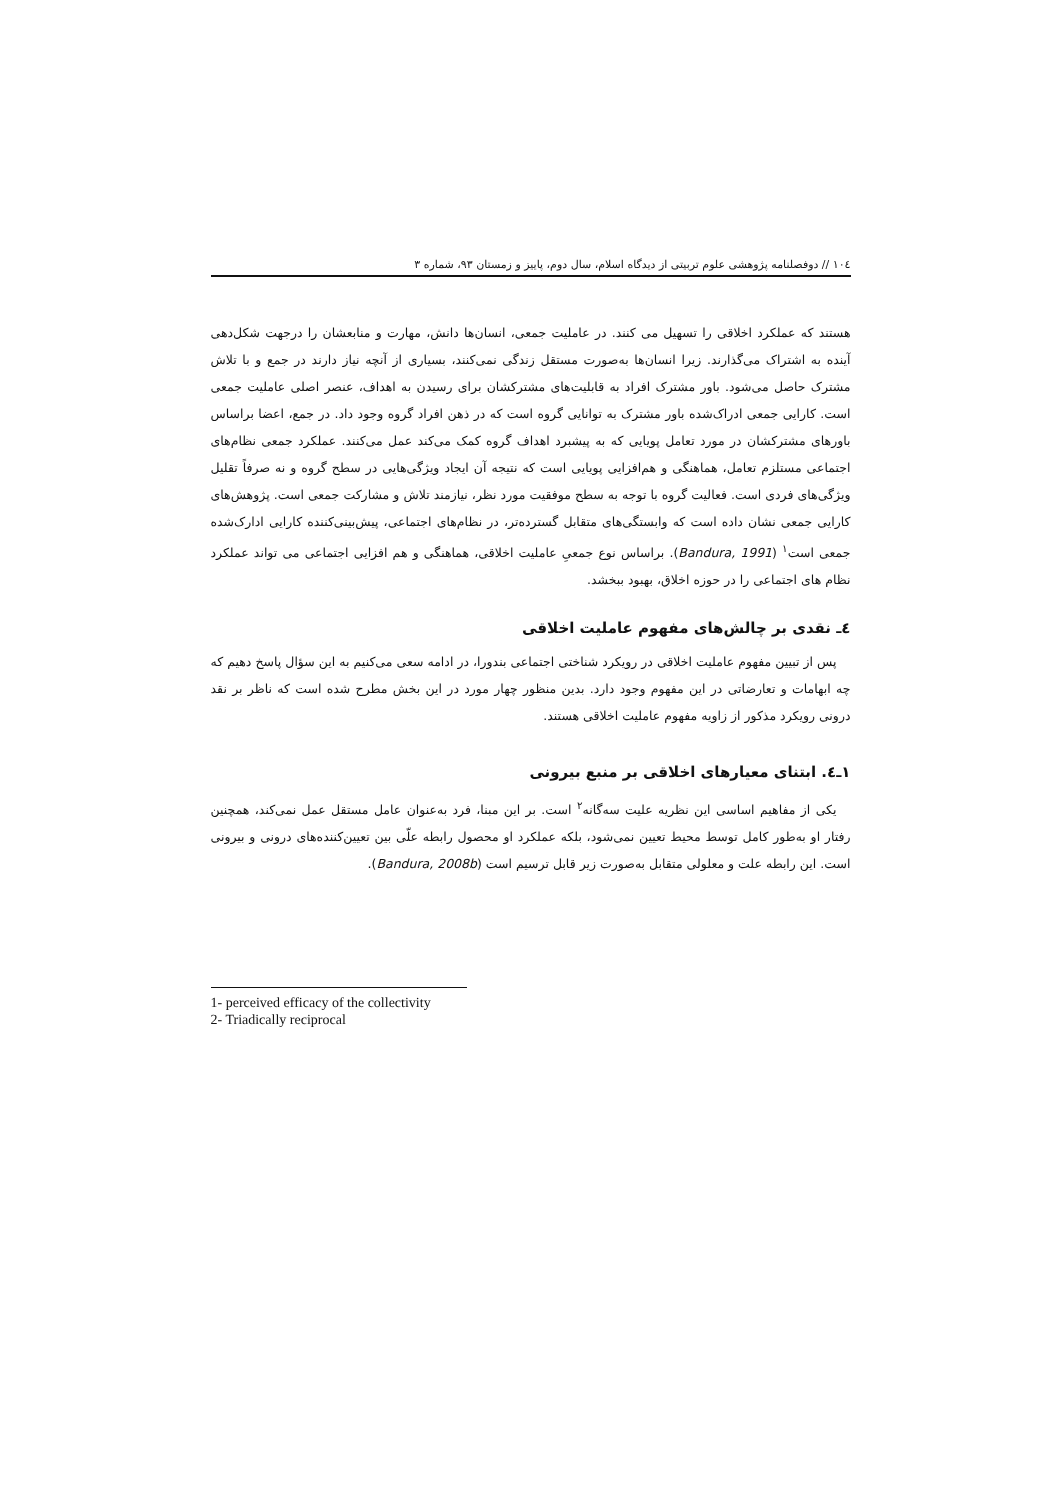١٠٤ // دوفصلنامه پژوهشی علوم تربیتی از دیدگاه اسلام، سال دوم، پاییز و زمستان ٩٣، شماره ٣
هستند که عملکرد اخلاقی را تسهیل می کنند. در عاملیت جمعی، انسان‌ها دانش، مهارت و منابعشان را درجهت شکل‌دهی آینده به اشتراک می‌گذارند. زیرا انسان‌ها به‌صورت مستقل زندگی نمی‌کنند، بسیاری از آنچه نیاز دارند در جمع و با تلاش مشترک حاصل می‌شود. باور مشترک افراد به قابلیت‌های مشترکشان برای رسیدن به اهداف، عنصر اصلی عاملیت جمعی است. کارایی جمعی ادراک‌شده باور مشترک به توانایی گروه است که در ذهن افراد گروه وجود داد. در جمع، اعضا براساس باورهای مشترکشان در مورد تعامل پویایی که به پیشبرد اهداف گروه کمک می‌کند عمل می‌کنند. عملکرد جمعی نظام‌های اجتماعی مستلزم تعامل، هماهنگی و هم‌افزایی پویایی است که نتیجه آن ایجاد ویژگی‌هایی در سطح گروه و نه صرفاً تقلیل ویژگی‌های فردی است. فعالیت گروه با توجه به سطح موفقیت مورد نظر، نیازمند تلاش و مشارکت جمعی است. پژوهش‌های کارایی جمعی نشان داده است که وابستگی‌های متقابل گسترده‌تر، در نظام‌های اجتماعی، پیش‌بینی‌کننده کارایی ادارک‌شده جمعی است<sup>١</sup> (Bandura, 1991). براساس نوع جمعیِ عاملیت اخلاقی، هماهنگی و هم افزایی اجتماعی می تواند عملکرد نظام های اجتماعی را در حوزه اخلاق، بهبود ببخشد.
٤ـ نقدی بر چالش‌های مفهوم عاملیت اخلاقی
پس از تبیین مفهوم عاملیت اخلاقی در رویکرد شناختی اجتماعی بندورا، در ادامه سعی می‌کنیم به این سؤال پاسخ دهیم که چه ابهامات و تعارضاتی در این مفهوم وجود دارد. بدین منظور چهار مورد در این بخش مطرح شده است که ناظر بر نقد درونی رویکرد مذکور از زاویه مفهوم عاملیت اخلاقی هستند.
١ـ٤. ابتنای معیارهای اخلاقی بر منبع بیرونی
یکی از مفاهیم اساسی این نظریه علیت سه‌گانه<sup>٢</sup> است. بر این مبنا، فرد به‌عنوان عامل مستقل عمل نمی‌کند، همچنین رفتار او به‌طور کامل توسط محیط تعیین نمی‌شود، بلکه عملکرد او محصول رابطه علّی بین تعیین‌کننده‌های درونی و بیرونی است. این رابطه علت و معلولی متقابل به‌صورت زیر قابل ترسیم است (Bandura, 2008b).
1- perceived efficacy of the collectivity
2- Triadically reciprocal